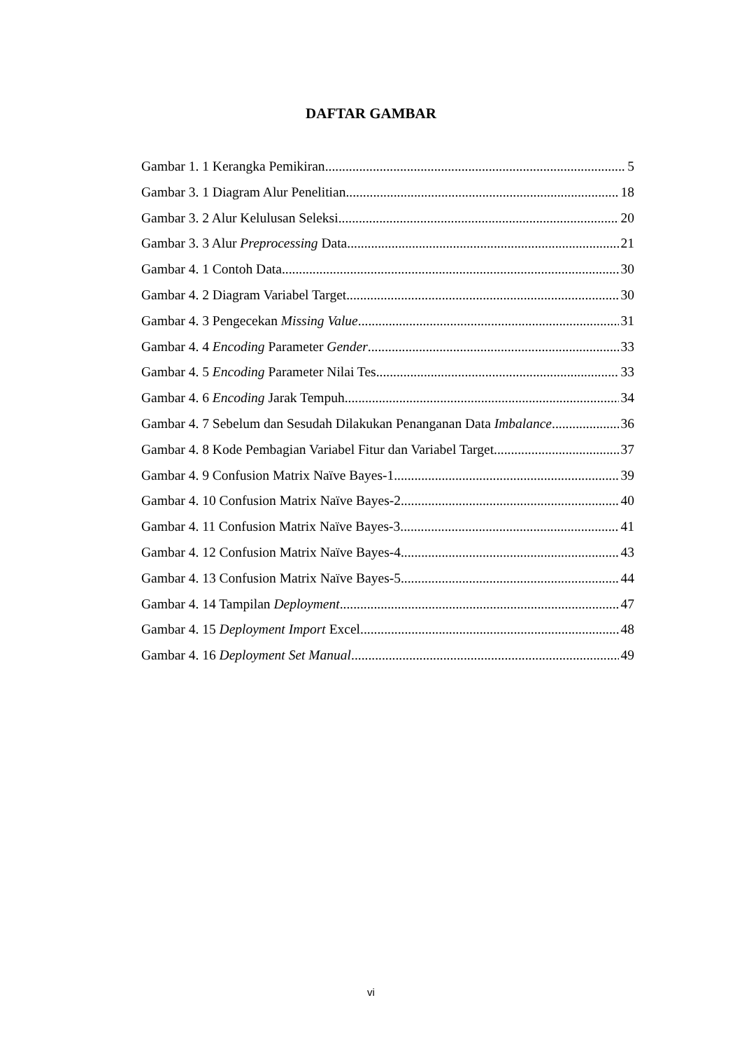DAFTAR GAMBAR
Gambar 1. 1 Kerangka Pemikiran 5
Gambar 3. 1 Diagram Alur Penelitian 18
Gambar 3. 2 Alur Kelulusan Seleksi 20
Gambar 3. 3 Alur Preprocessing Data 21
Gambar 4. 1 Contoh Data 30
Gambar 4. 2 Diagram Variabel Target 30
Gambar 4. 3 Pengecekan Missing Value 31
Gambar 4. 4 Encoding Parameter Gender 33
Gambar 4. 5 Encoding Parameter Nilai Tes 33
Gambar 4. 6 Encoding Jarak Tempuh 34
Gambar 4. 7 Sebelum dan Sesudah Dilakukan Penanganan Data Imbalance 36
Gambar 4. 8 Kode Pembagian Variabel Fitur dan Variabel Target 37
Gambar 4. 9 Confusion Matrix Naïve Bayes-1 39
Gambar 4. 10 Confusion Matrix Naïve Bayes-2 40
Gambar 4. 11 Confusion Matrix Naïve Bayes-3 41
Gambar 4. 12 Confusion Matrix Naïve Bayes-4 43
Gambar 4. 13 Confusion Matrix Naïve Bayes-5 44
Gambar 4. 14 Tampilan Deployment 47
Gambar 4. 15 Deployment Import Excel 48
Gambar 4. 16 Deployment Set Manual 49
vi